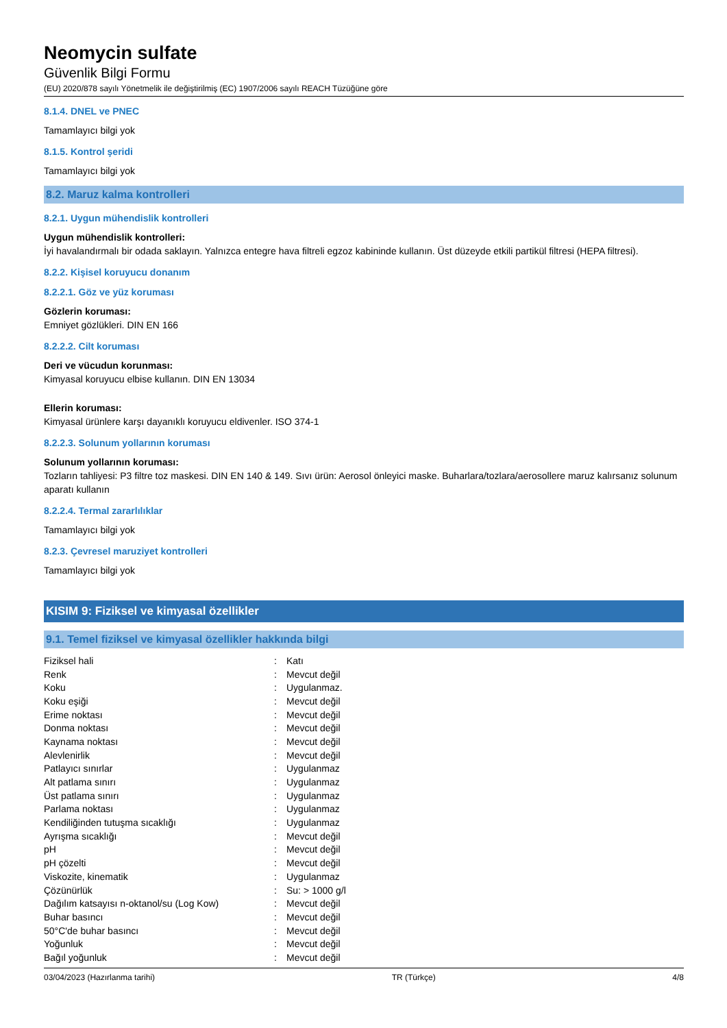Neomycin sulfate
Güvenlik Bilgi Formu
(EU) 2020/878 sayılı Yönetmelik ile değiştirilmiş (EC) 1907/2006 sayılı REACH Tüzüğüne göre
8.1.4. DNEL ve PNEC
Tamamlayıcı bilgi yok
8.1.5. Kontrol şeridi
Tamamlayıcı bilgi yok
8.2. Maruz kalma kontrolleri
8.2.1. Uygun mühendislik kontrolleri
Uygun mühendislik kontrolleri:
İyi havalandırmalı bir odada saklayın. Yalnızca entegre hava filtreli egzoz kabininde kullanın. Üst düzeyde etkili partikül filtresi (HEPA filtresi).
8.2.2. Kişisel koruyucu donanım
8.2.2.1. Göz ve yüz koruması
Gözlerin koruması:
Emniyet gözlükleri. DIN EN 166
8.2.2.2. Cilt koruması
Deri ve vücudun korunması:
Kimyasal koruyucu elbise kullanın. DIN EN 13034
Ellerin koruması:
Kimyasal ürünlere karşı dayanıklı koruyucu eldivenler. ISO 374-1
8.2.2.3. Solunum yollarının koruması
Solunum yollarının koruması:
Tozların tahliyesi: P3 filtre toz maskesi. DIN EN 140 & 149. Sıvı ürün: Aerosol önleyici maske. Buharlara/tozlara/aerosollere maruz kalırsanız solunum aparatı kullanın
8.2.2.4. Termal zararlılıklar
Tamamlayıcı bilgi yok
8.2.3. Çevresel maruziyet kontrolleri
Tamamlayıcı bilgi yok
KISIM 9: Fiziksel ve kimyasal özellikler
9.1. Temel fiziksel ve kimyasal özellikler hakkında bilgi
| Fiziksel hali | : | Katı |
| Renk | : | Mevcut değil |
| Koku | : | Uygulanmaz. |
| Koku eşiği | : | Mevcut değil |
| Erime noktası | : | Mevcut değil |
| Donma noktası | : | Mevcut değil |
| Kaynama noktası | : | Mevcut değil |
| Alevlenirlik | : | Mevcut değil |
| Patlayıcı sınırlar | : | Uygulanmaz |
| Alt patlama sınırı | : | Uygulanmaz |
| Üst patlama sınırı | : | Uygulanmaz |
| Parlama noktası | : | Uygulanmaz |
| Kendiliğinden tutuşma sıcaklığı | : | Uygulanmaz |
| Ayrışma sıcaklığı | : | Mevcut değil |
| pH | : | Mevcut değil |
| pH çözelti | : | Mevcut değil |
| Viskozite, kinematik | : | Uygulanmaz |
| Çözünürlük | : | Su: > 1000 g/l |
| Dağılım katsayısı n-oktanol/su (Log Kow) | : | Mevcut değil |
| Buhar basıncı | : | Mevcut değil |
| 50°C'de buhar basıncı | : | Mevcut değil |
| Yoğunluk | : | Mevcut değil |
| Bağıl yoğunluk | : | Mevcut değil |
03/04/2023 (Hazırlanma tarihi) TR (Türkçe) 4/8